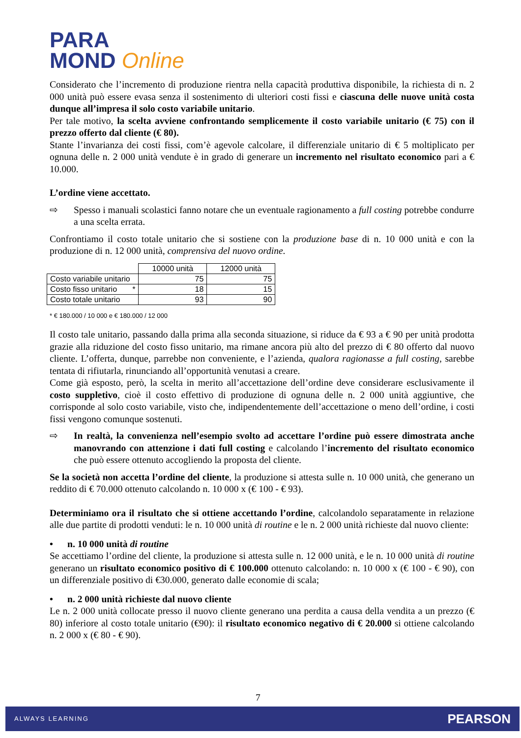PARA
MOND Online
Considerato che l’incremento di produzione rientra nella capacità produttiva disponibile, la richiesta di n. 2 000 unità può essere evasa senza il sostenimento di ulteriori costi fissi e ciascuna delle nuove unità costa dunque all’impresa il solo costo variabile unitario.
Per tale motivo, la scelta avviene confrontando semplicemente il costo variabile unitario (€ 75) con il prezzo offerto dal cliente (€ 80).
Stante l’invarianza dei costi fissi, com’è agevole calcolare, il differenziale unitario di € 5 moltiplicato per ognuna delle n. 2 000 unità vendute è in grado di generare un incremento nel risultato economico pari a € 10.000.
L’ordine viene accettato.
⇨ Spesso i manuali scolastici fanno notare che un eventuale ragionamento a full costing potrebbe condurre a una scelta errata.
Confrontiamo il costo totale unitario che si sostiene con la produzione base di n. 10 000 unità e con la produzione di n. 12 000 unità, comprensiva del nuovo ordine.
| | 10000 unità | 12000 unità |
| Costo variabile unitario | 75 | 75 |
| Costo fisso unitario * | 18 | 15 |
| Costo totale unitario | 93 | 90 |
* € 180.000 / 10 000 e € 180.000 / 12 000
Il costo tale unitario, passando dalla prima alla seconda situazione, si riduce da € 93 a € 90 per unità prodotta grazie alla riduzione del costo fisso unitario, ma rimane ancora più alto del prezzo di € 80 offerto dal nuovo cliente. L’offerta, dunque, parrebbe non conveniente, e l’azienda, qualora ragionasse a full costing, sarebbe tentata di rifiutarla, rinunciando all’opportunità venutasi a creare.
Come già esposto, però, la scelta in merito all’accettazione dell’ordine deve considerare esclusivamente il costo suppletivo, cioè il costo effettivo di produzione di ognuna delle n. 2 000 unità aggiuntive, che corrisponde al solo costo variabile, visto che, indipendentemente dell’accettazione o meno dell’ordine, i costi fissi vengono comunque sostenuti.
⇨ In realtà, la convenienza nell’esempio svolto ad accettare l’ordine può essere dimostrata anche manovrando con attenzione i dati full costing e calcolando l’incremento del risultato economico che può essere ottenuto accogliendo la proposta del cliente.
Se la società non accetta l’ordine del cliente, la produzione si attesta sulle n. 10 000 unità, che generano un reddito di € 70.000 ottenuto calcolando n. 10 000 x (€ 100 - € 93).
Determiniamo ora il risultato che si ottiene accettando l’ordine, calcolandolo separatamente in relazione alle due partite di prodotti venduti: le n. 10 000 unità di routine e le n. 2 000 unità richieste dal nuovo cliente:
• n. 10 000 unità di routine
Se accettiamo l’ordine del cliente, la produzione si attesta sulle n. 12 000 unità, e le n. 10 000 unità di routine generano un risultato economico positivo di € 100.000 ottenuto calcolando: n. 10 000 x (€ 100 - € 90), con un differenziale positivo di €30.000, generato dalle economie di scala;
• n. 2 000 unità richieste dal nuovo cliente
Le n. 2 000 unità collocate presso il nuovo cliente generano una perdita a causa della vendita a un prezzo (€ 80) inferiore al costo totale unitario (€90): il risultato economico negativo di € 20.000 si ottiene calcolando n. 2 000 x (€ 80 - € 90).
7
ALWAYS LEARNING PEARSON